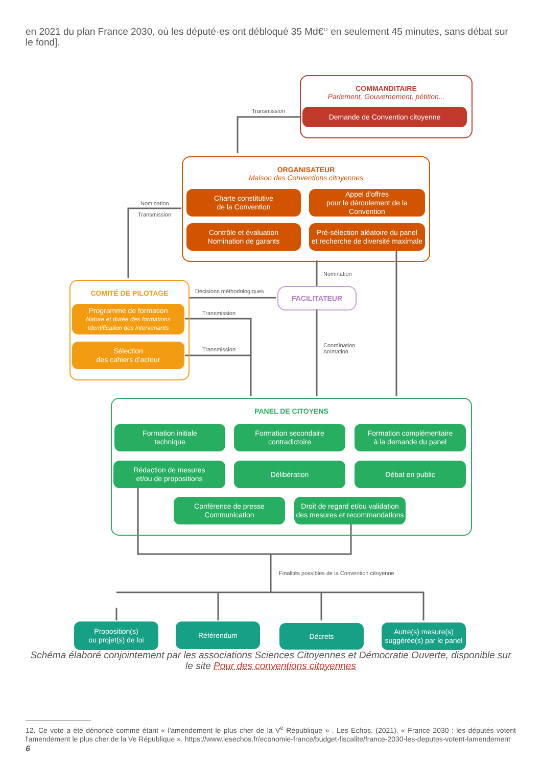en 2021 du plan France 2030, où les député·es ont débloqué 35 Md€<sup>12</sup> en seulement 45 minutes, sans débat sur le fond].
COMMANDITAIRE
Parlement, Gouvernement, pétition...
Demande de Convention citoyenne
Transmission
ORGANISATEUR
Maison des Conventions citoyennes
Charte constitutive
de la Convention
Appel d'offres
pour le déroulement de la Convention
Contrôle et évaluation
Nomination de garants
Pré-sélection aléatoire du panel
et recherche de diversité maximale
Nomination
Transmission
Nomination
COMITÉ DE PILOTAGE
Programme de formation
Nature et durée des formations
Identification des intervenants
Sélection
des cahiers d'acteur
Décisions méthodologiques FACILITATEUR
Transmission
Transmission
Coordination
Animation
PANEL DE CITOYENS
Formation initiale
technique
Formation secondaire
contradictoire
Formation complémentaire
à la demande du panel
Rédaction de mesures
et/ou de propositions
Délibération Débat en public
Conférence de presse
Communication
Droit de regard et/ou validation
des mesures et recommandations
Finalités possibles de la Convention citoyenne
Proposition(s)
ou projet(s) de loi
Référendum Décrets
Autre(s) mesure(s)
suggérée(s) par le panel
Schéma élaboré conjointement par les associations Sciences Citoyennes et Démocratie Ouverte, disponible sur le site Pour des conventions citoyennes
12. Ce vote a été dénoncé comme étant « l'amendement le plus cher de la V<sup>e</sup> République » . Les Echos. (2021). « France 2030 : les députés votent l'amendement le plus cher de la Ve République ». https://www.lesechos.fr/economie-france/budget-fiscalite/france-2030-les-deputes-votent-lamendement
6